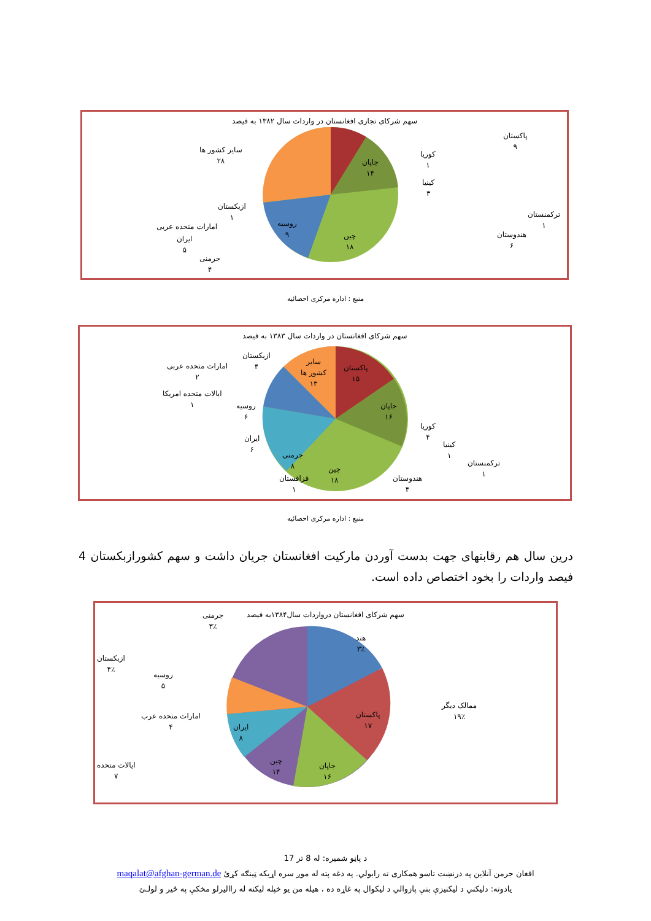سهم شرکای تجاری افغانستان در واردات سال ۱۳۸۲ به فیصد
پاکستان
۹
جاپان
۱۴
کوریا
۱
کینیا
۳
ترکمنستان
۱
هندوستان
۶
چین
۱۸
روسیه
۹
سایر کشور ها
۲۸
ازبکستان
۱
امارات متحده عربی
ایران
۵
جرمنی
۴
منبع : اداره مرکزی احصائیه
سهم شرکای افغانستان در واردات سال ۱۳۸۳ به فیصد
پاکستان
۱۵
سایر
کشور ها
۱۳
جاپان
۱۶
کوریا
۴
کینیا
۱
ترکمنستان
۱
هندوستان
۴
چین
۱۸
قزاقستان
۱
جرمنی
۸
ایران
۶
روسیه
۶
ایالات متحده امریکا
۱
امارات متحده عربی
۲
ازبکستان
۴
منبع : اداره مرکزی احصائیه
درین سال هم رقابتهای جهت بدست آوردن مارکیت افغانستان جریان داشت و سهم کشورازبکستان 4 فیصد واردات را بخود اختصاص داده است.
سهم شرکای افغانستان درواردات سال۱۳۸۴به فیصد
جرمنی
۳٪
هند
۳٪
ازبکستان
۴٪
روسیه
۵
ممالک دیگر
۱۹٪
پاکستان
۱۷
امارات متحده عرب
۴
ایران
۸
چین
۱۴
جاپان
۱۶
ایالات متحده
۷
د پاڼو شمیره: له 8 تر 17
افغان جرمن آنلاین په درنښت تاسو همکاری ته رابولي. په دغه پته له موږ سره اړیکه ټینګه کړئ maqalat@afghan-german.de
یادونه: دلیکني د لیکنیزې بنې پازوالي د لیکوال په غاړه ده ، هیله من یو خپله لیکنه له راالیرلو مخکې په ځیر و لولـئ